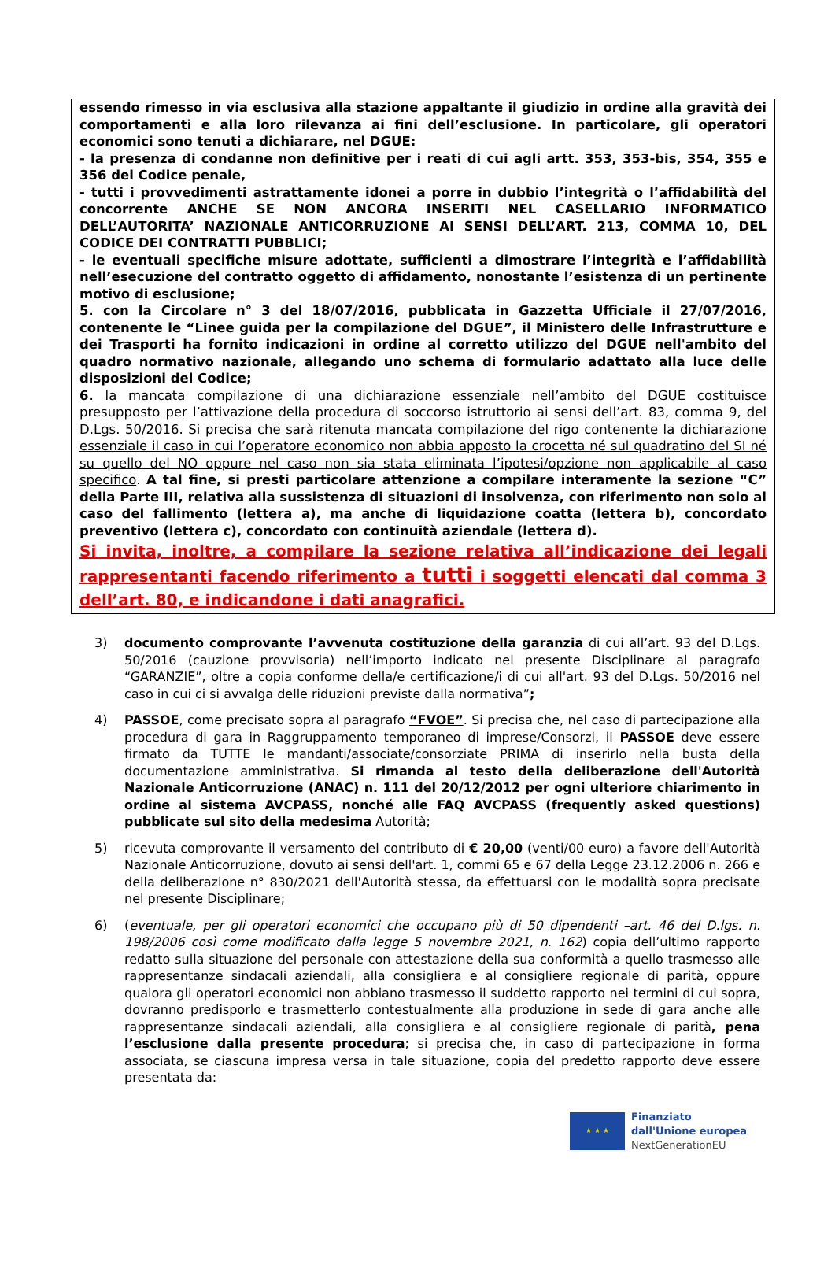essendo rimesso in via esclusiva alla stazione appaltante il giudizio in ordine alla gravità dei comportamenti e alla loro rilevanza ai fini dell’esclusione. In particolare, gli operatori economici sono tenuti a dichiarare, nel DGUE:
- la presenza di condanne non definitive per i reati di cui agli artt. 353, 353-bis, 354, 355 e 356 del Codice penale,
- tutti i provvedimenti astrattamente idonei a porre in dubbio l’integrità o l’affidabilità del concorrente ANCHE SE NON ANCORA INSERITI NEL CASELLARIO INFORMATICO DELL’AUTORITA’ NAZIONALE ANTICORRUZIONE AI SENSI DELL’ART. 213, COMMA 10, DEL CODICE DEI CONTRATTI PUBBLICI;
- le eventuali specifiche misure adottate, sufficienti a dimostrare l’integrità e l’affidabilità nell’esecuzione del contratto oggetto di affidamento, nonostante l’esistenza di un pertinente motivo di esclusione;
5. con la Circolare n° 3 del 18/07/2016, pubblicata in Gazzetta Ufficiale il 27/07/2016, contenente le “Linee guida per la compilazione del DGUE”, il Ministero delle Infrastrutture e dei Trasporti ha fornito indicazioni in ordine al corretto utilizzo del DGUE nell'ambito del quadro normativo nazionale, allegando uno schema di formulario adattato alla luce delle disposizioni del Codice;
6. la mancata compilazione di una dichiarazione essenziale nell’ambito del DGUE costituisce presupposto per l’attivazione della procedura di soccorso istruttorio ai sensi dell’art. 83, comma 9, del D.Lgs. 50/2016. Si precisa che sarà ritenuta mancata compilazione del rigo contenente la dichiarazione essenziale il caso in cui l’operatore economico non abbia apposto la crocetta né sul quadratino del SI né su quello del NO oppure nel caso non sia stata eliminata l’ipotesi/opzione non applicabile al caso specifico. A tal fine, si presti particolare attenzione a compilare interamente la sezione “C” della Parte III, relativa alla sussistenza di situazioni di insolvenza, con riferimento non solo al caso del fallimento (lettera a), ma anche di liquidazione coatta (lettera b), concordato preventivo (lettera c), concordato con continuità aziendale (lettera d).
Si invita, inoltre, a compilare la sezione relativa all’indicazione dei legali rappresentanti facendo riferimento a tutti i soggetti elencati dal comma 3 dell’art. 80, e indicandone i dati anagrafici.
3) documento comprovante l’avvenuta costituzione della garanzia di cui all’art. 93 del D.Lgs. 50/2016 (cauzione provvisoria) nell’importo indicato nel presente Disciplinare al paragrafo “GARANZIE”, oltre a copia conforme della/e certificazione/i di cui all'art. 93 del D.Lgs. 50/2016 nel caso in cui ci si avvalga delle riduzioni previste dalla normativa”;
4) PASSOE, come precisato sopra al paragrafo “FVOE”. Si precisa che, nel caso di partecipazione alla procedura di gara in Raggruppamento temporaneo di imprese/Consorzi, il PASSOE deve essere firmato da TUTTE le mandanti/associate/consorziate PRIMA di inserirlo nella busta della documentazione amministrativa. Si rimanda al testo della deliberazione dell'Autorità Nazionale Anticorruzione (ANAC) n. 111 del 20/12/2012 per ogni ulteriore chiarimento in ordine al sistema AVCPASS, nonché alle FAQ AVCPASS (frequently asked questions) pubblicate sul sito della medesima Autorità;
5) ricevuta comprovante il versamento del contributo di € 20,00 (venti/00 euro) a favore dell'Autorità Nazionale Anticorruzione, dovuto ai sensi dell'art. 1, commi 65 e 67 della Legge 23.12.2006 n. 266 e della deliberazione n° 830/2021 dell'Autorità stessa, da effettuarsi con le modalità sopra precisate nel presente Disciplinare;
6) (eventuale, per gli operatori economici che occupano più di 50 dipendenti –art. 46 del D.lgs. n. 198/2006 così come modificato dalla legge 5 novembre 2021, n. 162) copia dell’ultimo rapporto redatto sulla situazione del personale con attestazione della sua conformità a quello trasmesso alle rappresentanze sindacali aziendali, alla consigliera e al consigliere regionale di parità, oppure qualora gli operatori economici non abbiano trasmesso il suddetto rapporto nei termini di cui sopra, dovranno predisporlo e trasmetterlo contestualmente alla produzione in sede di gara anche alle rappresentanze sindacali aziendali, alla consigliera e al consigliere regionale di parità, pena l’esclusione dalla presente procedura; si precisa che, in caso di partecipazione in forma associata, se ciascuna impresa versa in tale situazione, copia del predetto rapporto deve essere presentata da:
★ ★ ★
Finanziato
dall'Unione europea
NextGenerationEU